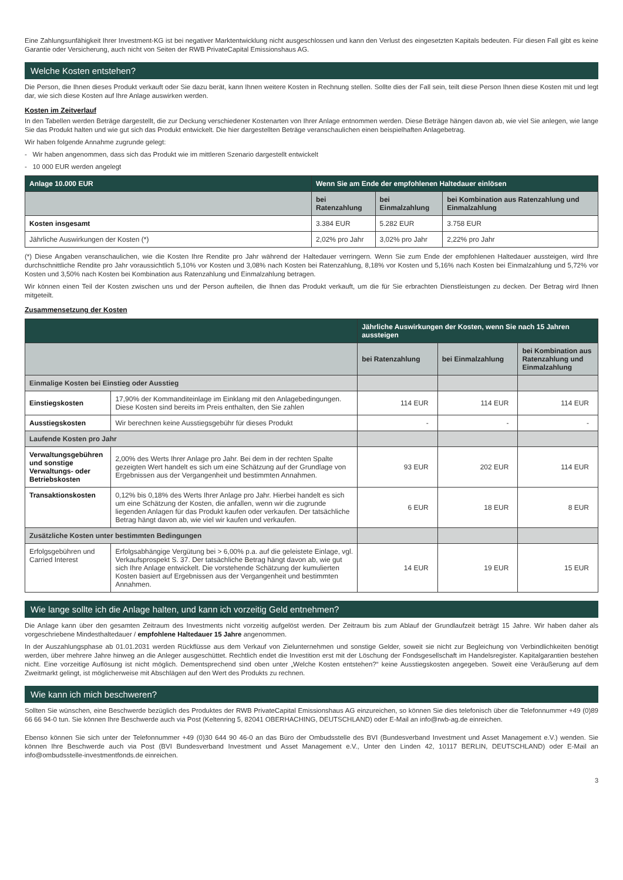Eine Zahlungsunfähigkeit Ihrer Investment-KG ist bei negativer Marktentwicklung nicht ausgeschlossen und kann den Verlust des eingesetzten Kapitals bedeuten. Für diesen Fall gibt es keine Garantie oder Versicherung, auch nicht von Seiten der RWB PrivateCapital Emissionshaus AG.
Welche Kosten entstehen?
Die Person, die Ihnen dieses Produkt verkauft oder Sie dazu berät, kann Ihnen weitere Kosten in Rechnung stellen. Sollte dies der Fall sein, teilt diese Person Ihnen diese Kosten mit und legt dar, wie sich diese Kosten auf Ihre Anlage auswirken werden.
Kosten im Zeitverlauf
In den Tabellen werden Beträge dargestellt, die zur Deckung verschiedener Kostenarten von Ihrer Anlage entnommen werden. Diese Beträge hängen davon ab, wie viel Sie anlegen, wie lange Sie das Produkt halten und wie gut sich das Produkt entwickelt. Die hier dargestellten Beträge veranschaulichen einen beispielhaften Anlagebetrag.
Wir haben folgende Annahme zugrunde gelegt:
- Wir haben angenommen, dass sich das Produkt wie im mittleren Szenario dargestellt entwickelt
- 10 000 EUR werden angelegt
| Anlage 10.000 EUR | Wenn Sie am Ende der empfohlenen Haltedauer einlösen | | |
| --- | --- | --- | --- |
| | bei Ratenzahlung | bei Einmalzahlung | bei Kombination aus Ratenzahlung und Einmalzahlung |
| Kosten insgesamt | 3.384 EUR | 5.282 EUR | 3.758 EUR |
| Jährliche Auswirkungen der Kosten (*) | 2,02% pro Jahr | 3,02% pro Jahr | 2,22% pro Jahr |
(*) Diese Angaben veranschaulichen, wie die Kosten Ihre Rendite pro Jahr während der Haltedauer verringern. Wenn Sie zum Ende der empfohlenen Haltedauer aussteigen, wird Ihre durchschnittliche Rendite pro Jahr voraussichtlich 5,10% vor Kosten und 3,08% nach Kosten bei Ratenzahlung, 8,18% vor Kosten und 5,16% nach Kosten bei Einmalzahlung und 5,72% vor Kosten und 3,50% nach Kosten bei Kombination aus Ratenzahlung und Einmalzahlung betragen.
Wir können einen Teil der Kosten zwischen uns und der Person aufteilen, die Ihnen das Produkt verkauft, um die für Sie erbrachten Dienstleistungen zu decken. Der Betrag wird Ihnen mitgeteilt.
Zusammensetzung der Kosten
| | | Jährliche Auswirkungen der Kosten, wenn Sie nach 15 Jahren aussteigen | | |
| --- | --- | --- | --- | --- |
| | | bei Ratenzahlung | bei Einmalzahlung | bei Kombination aus Ratenzahlung und Einmalzahlung |
| Einmalige Kosten bei Einstieg oder Ausstieg | | | | |
| Einstiegskosten | 17,90% der Kommanditeinlage im Einklang mit den Anlagebedingungen. Diese Kosten sind bereits im Preis enthalten, den Sie zahlen | 114 EUR | 114 EUR | 114 EUR |
| Ausstiegskosten | Wir berechnen keine Ausstiegsgebühr für dieses Produkt | - | - | - |
| Laufende Kosten pro Jahr | | | | |
| Verwaltungsgebühren und sonstige Verwaltungs- oder Betriebskosten | 2,00% des Werts Ihrer Anlage pro Jahr. Bei dem in der rechten Spalte gezeigten Wert handelt es sich um eine Schätzung auf der Grundlage von Ergebnissen aus der Vergangenheit und bestimmten Annahmen. | 93 EUR | 202 EUR | 114 EUR |
| Transaktionskosten | 0,12% bis 0,18% des Werts Ihrer Anlage pro Jahr. Hierbei handelt es sich um eine Schätzung der Kosten, die anfallen, wenn wir die zugrunde liegenden Anlagen für das Produkt kaufen oder verkaufen. Der tatsächliche Betrag hängt davon ab, wie viel wir kaufen und verkaufen. | 6 EUR | 18 EUR | 8 EUR |
| Zusätzliche Kosten unter bestimmten Bedingungen | | | | |
| Erfolgsgebühren und Carried Interest | Erfolgsabhängige Vergütung bei > 6,00% p.a. auf die geleistete Einlage, vgl. Verkaufsprospekt S. 37. Der tatsächliche Betrag hängt davon ab, wie gut sich Ihre Anlage entwickelt. Die vorstehende Schätzung der kumulierten Kosten basiert auf Ergebnissen aus der Vergangenheit und bestimmten Annahmen. | 14 EUR | 19 EUR | 15 EUR |
Wie lange sollte ich die Anlage halten, und kann ich vorzeitig Geld entnehmen?
Die Anlage kann über den gesamten Zeitraum des Investments nicht vorzeitig aufgelöst werden. Der Zeitraum bis zum Ablauf der Grundlaufzeit beträgt 15 Jahre. Wir haben daher als vorgeschriebene Mindesthaltedauer / empfohlene Haltedauer 15 Jahre angenommen.
In der Auszahlungsphase ab 01.01.2031 werden Rückflüsse aus dem Verkauf von Zielunternehmen und sonstige Gelder, soweit sie nicht zur Begleichung von Verbindlichkeiten benötigt werden, über mehrere Jahre hinweg an die Anleger ausgeschüttet. Rechtlich endet die Investition erst mit der Löschung der Fondsgesellschaft im Handelsregister. Kapitalgarantien bestehen nicht. Eine vorzeitige Auflösung ist nicht möglich. Dementsprechend sind oben unter „Welche Kosten entstehen?“ keine Ausstiegskosten angegeben. Soweit eine Veräußerung auf dem Zweitmarkt gelingt, ist möglicherweise mit Abschlägen auf den Wert des Produkts zu rechnen.
Wie kann ich mich beschweren?
Sollten Sie wünschen, eine Beschwerde bezüglich des Produktes der RWB PrivateCapital Emissionshaus AG einzureichen, so können Sie dies telefonisch über die Telefonnummer +49 (0)89 66 66 94-0 tun. Sie können Ihre Beschwerde auch via Post (Keltenring 5, 82041 OBERHACHING, DEUTSCHLAND) oder E-Mail an info@rwb-ag.de einreichen.
Ebenso können Sie sich unter der Telefonnummer +49 (0)30 644 90 46-0 an das Büro der Ombudsstelle des BVI (Bundesverband Investment und Asset Management e.V.) wenden. Sie können Ihre Beschwerde auch via Post (BVI Bundesverband Investment und Asset Management e.V., Unter den Linden 42, 10117 BERLIN, DEUTSCHLAND) oder E-Mail an info@ombudsstelle-investmentfonds.de einreichen.
3